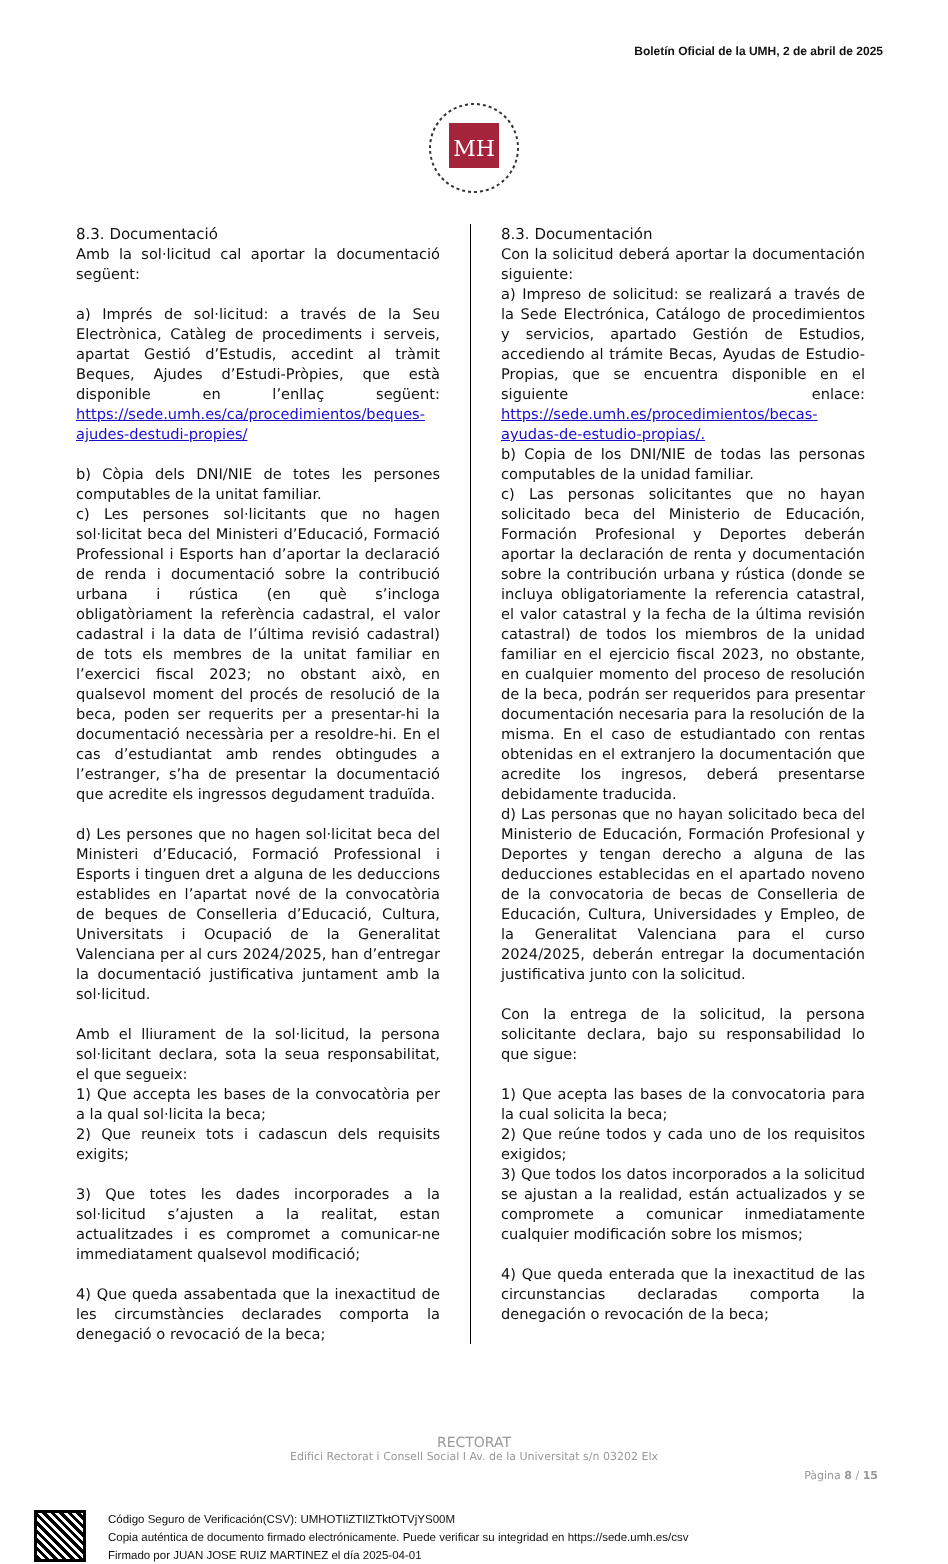Boletín Oficial de la UMH, 2 de abril de 2025
MH
8.3. Documentació
Amb la sol·licitud cal aportar la documentació següent:
a) Imprés de sol·licitud: a través de la Seu Electrònica, Catàleg de procediments i serveis, apartat Gestió d’Estudis, accedint al tràmit Beques, Ajudes d’Estudi-Pròpies, que està disponible en l’enllaç següent: https://sede.umh.es/ca/procedimientos/beques-ajudes-destudi-propies/
b) Còpia dels DNI/NIE de totes les persones computables de la unitat familiar.
c) Les persones sol·licitants que no hagen sol·licitat beca del Ministeri d’Educació, Formació Professional i Esports han d’aportar la declaració de renda i documentació sobre la contribució urbana i rústica (en què s’incloga obligatòriament la referència cadastral, el valor cadastral i la data de l’última revisió cadastral) de tots els membres de la unitat familiar en l’exercici fiscal 2023; no obstant això, en qualsevol moment del procés de resolució de la beca, poden ser requerits per a presentar-hi la documentació necessària per a resoldre-hi. En el cas d’estudiantat amb rendes obtingudes a l’estranger, s’ha de presentar la documentació que acredite els ingressos degudament traduïda.
d) Les persones que no hagen sol·licitat beca del Ministeri d’Educació, Formació Professional i Esports i tinguen dret a alguna de les deduccions establides en l’apartat nové de la convocatòria de beques de Conselleria d’Educació, Cultura, Universitats i Ocupació de la Generalitat Valenciana per al curs 2024/2025, han d’entregar la documentació justificativa juntament amb la sol·licitud.
Amb el lliurament de la sol·licitud, la persona sol·licitant declara, sota la seua responsabilitat, el que segueix:
1) Que accepta les bases de la convocatòria per a la qual sol·licita la beca;
2) Que reuneix tots i cadascun dels requisits exigits;
3) Que totes les dades incorporades a la sol·licitud s’ajusten a la realitat, estan actualitzades i es compromet a comunicar-ne immediatament qualsevol modificació;
4) Que queda assabentada que la inexactitud de les circumstàncies declarades comporta la denegació o revocació de la beca;
8.3. Documentación
Con la solicitud deberá aportar la documentación siguiente:
a) Impreso de solicitud: se realizará a través de la Sede Electrónica, Catálogo de procedimientos y servicios, apartado Gestión de Estudios, accediendo al trámite Becas, Ayudas de Estudio-Propias, que se encuentra disponible en el siguiente enlace: https://sede.umh.es/procedimientos/becas-ayudas-de-estudio-propias/.
b) Copia de los DNI/NIE de todas las personas computables de la unidad familiar.
c) Las personas solicitantes que no hayan solicitado beca del Ministerio de Educación, Formación Profesional y Deportes deberán aportar la declaración de renta y documentación sobre la contribución urbana y rústica (donde se incluya obligatoriamente la referencia catastral, el valor catastral y la fecha de la última revisión catastral) de todos los miembros de la unidad familiar en el ejercicio fiscal 2023, no obstante, en cualquier momento del proceso de resolución de la beca, podrán ser requeridos para presentar documentación necesaria para la resolución de la misma. En el caso de estudiantado con rentas obtenidas en el extranjero la documentación que acredite los ingresos, deberá presentarse debidamente traducida.
d) Las personas que no hayan solicitado beca del Ministerio de Educación, Formación Profesional y Deportes y tengan derecho a alguna de las deducciones establecidas en el apartado noveno de la convocatoria de becas de Conselleria de Educación, Cultura, Universidades y Empleo, de la Generalitat Valenciana para el curso 2024/2025, deberán entregar la documentación justificativa junto con la solicitud.
Con la entrega de la solicitud, la persona solicitante declara, bajo su responsabilidad lo que sigue:
1) Que acepta las bases de la convocatoria para la cual solicita la beca;
2) Que reúne todos y cada uno de los requisitos exigidos;
3) Que todos los datos incorporados a la solicitud se ajustan a la realidad, están actualizados y se compromete a comunicar inmediatamente cualquier modificación sobre los mismos;
4) Que queda enterada que la inexactitud de las circunstancias declaradas comporta la denegación o revocación de la beca;
RECTORAT
Edifici Rectorat i Consell Social I Av. de la Universitat s/n 03202 Elx
Pàgina 8 / 15
Código Seguro de Verificación(CSV): UMHOTIiZTIlZTktOTVjYS00M
Copia auténtica de documento firmado electrónicamente. Puede verificar su integridad en https://sede.umh.es/csv
Firmado por JUAN JOSE RUIZ MARTINEZ el día 2025-04-01